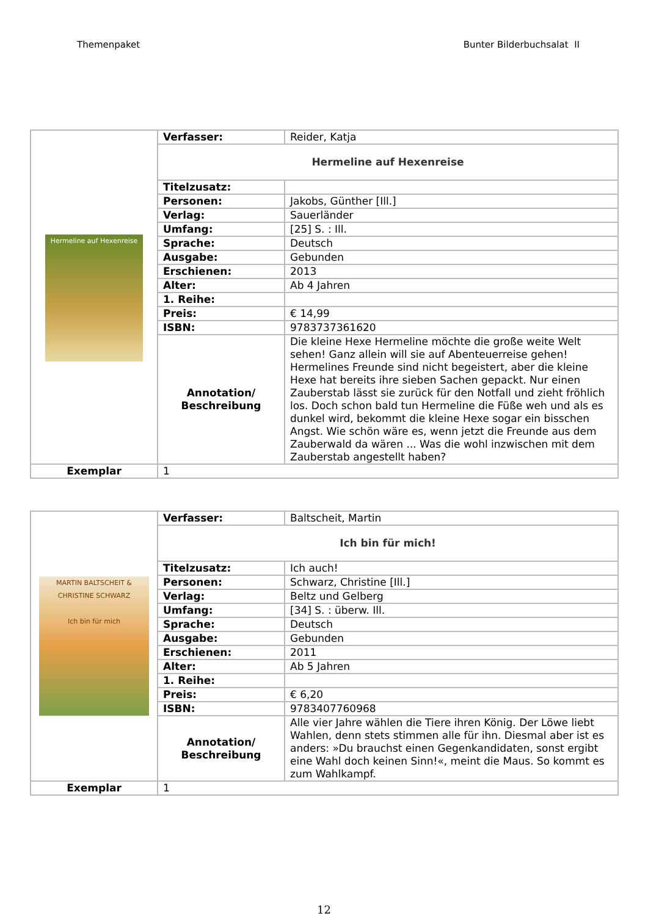Themenpaket Bunter Bilderbuchsalat II
| Hermeline auf Hexenreise | Verfasser: | Reider, Katja |
| | Hermeline auf Hexenreise | |
| | Titelzusatz: | |
| | Personen: | Jakobs, Günther [Ill.] |
| | Verlag: | Sauerländer |
| | Umfang: | [25] S. : Ill. |
| | Sprache: | Deutsch |
| | Ausgabe: | Gebunden |
| | Erschienen: | 2013 |
| | Alter: | Ab 4 Jahren |
| | 1. Reihe: | |
| | Preis: | € 14,99 |
| | ISBN: | 9783737361620 |
| | Annotation/ Beschreibung | Die kleine Hexe Hermeline möchte die große weite Welt sehen! Ganz allein will sie auf Abenteuerreise gehen! Hermelines Freunde sind nicht begeistert, aber die kleine Hexe hat bereits ihre sieben Sachen gepackt. Nur einen Zauberstab lässt sie zurück für den Notfall und zieht fröhlich los. Doch schon bald tun Hermeline die Füße weh und als es dunkel wird, bekommt die kleine Hexe sogar ein bisschen Angst. Wie schön wäre es, wenn jetzt die Freunde aus dem Zauberwald da wären ... Was die wohl inzwischen mit dem Zauberstab angestellt haben? |
| Exemplar | 1 | |
| MARTIN BALTSCHEIT & CHRISTINE SCHWARZ Ich bin für mich | Verfasser: | Baltscheit, Martin |
| | Ich bin für mich! | |
| | Titelzusatz: | Ich auch! |
| | Personen: | Schwarz, Christine [Ill.] |
| | Verlag: | Beltz und Gelberg |
| | Umfang: | [34] S. : überw. Ill. |
| | Sprache: | Deutsch |
| | Ausgabe: | Gebunden |
| | Erschienen: | 2011 |
| | Alter: | Ab 5 Jahren |
| | 1. Reihe: | |
| | Preis: | € 6,20 |
| | ISBN: | 9783407760968 |
| | Annotation/ Beschreibung | Alle vier Jahre wählen die Tiere ihren König. Der Löwe liebt Wahlen, denn stets stimmen alle für ihn. Diesmal aber ist es anders: »Du brauchst einen Gegenkandidaten, sonst ergibt eine Wahl doch keinen Sinn!«, meint die Maus. So kommt es zum Wahlkampf. |
| Exemplar | 1 | |
12